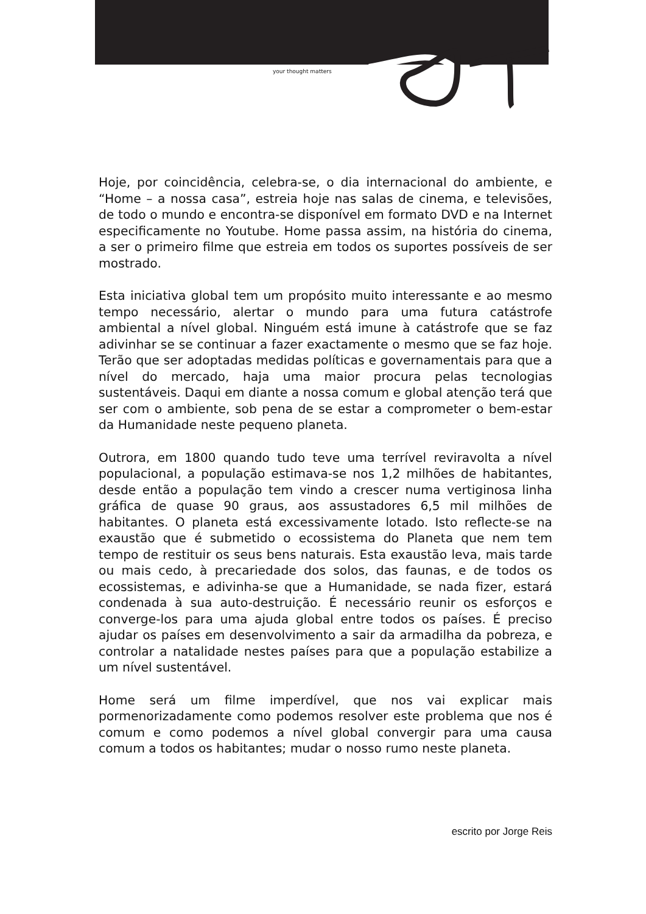your thought matters
Hoje, por coincidência, celebra-se, o dia internacional do ambiente, e “Home – a nossa casa”, estreia hoje nas salas de cinema, e televisões, de todo o mundo e encontra-se disponível em formato DVD e na Internet especificamente no Youtube. Home passa assim, na história do cinema, a ser o primeiro filme que estreia em todos os suportes possíveis de ser mostrado.
Esta iniciativa global tem um propósito muito interessante e ao mesmo tempo necessário, alertar o mundo para uma futura catástrofe ambiental a nível global. Ninguém está imune à catástrofe que se faz adivinhar se se continuar a fazer exactamente o mesmo que se faz hoje. Terão que ser adoptadas medidas políticas e governamentais para que a nível do mercado, haja uma maior procura pelas tecnologias sustentáveis. Daqui em diante a nossa comum e global atenção terá que ser com o ambiente, sob pena de se estar a comprometer o bem-estar da Humanidade neste pequeno planeta.
Outrora, em 1800 quando tudo teve uma terrível reviravolta a nível populacional, a população estimava-se nos 1,2 milhões de habitantes, desde então a população tem vindo a crescer numa vertiginosa linha gráfica de quase 90 graus, aos assustadores 6,5 mil milhões de habitantes. O planeta está excessivamente lotado. Isto reflecte-se na exaustão que é submetido o ecossistema do Planeta que nem tem tempo de restituir os seus bens naturais. Esta exaustão leva, mais tarde ou mais cedo, à precariedade dos solos, das faunas, e de todos os ecossistemas, e adivinha-se que a Humanidade, se nada fizer, estará condenada à sua auto-destruição. É necessário reunir os esforços e converge-los para uma ajuda global entre todos os países. É preciso ajudar os países em desenvolvimento a sair da armadilha da pobreza, e controlar a natalidade nestes países para que a população estabilize a um nível sustentável.
Home será um filme imperdível, que nos vai explicar mais pormenorizadamente como podemos resolver este problema que nos é comum e como podemos a nível global convergir para uma causa comum a todos os habitantes; mudar o nosso rumo neste planeta.
escrito por Jorge Reis